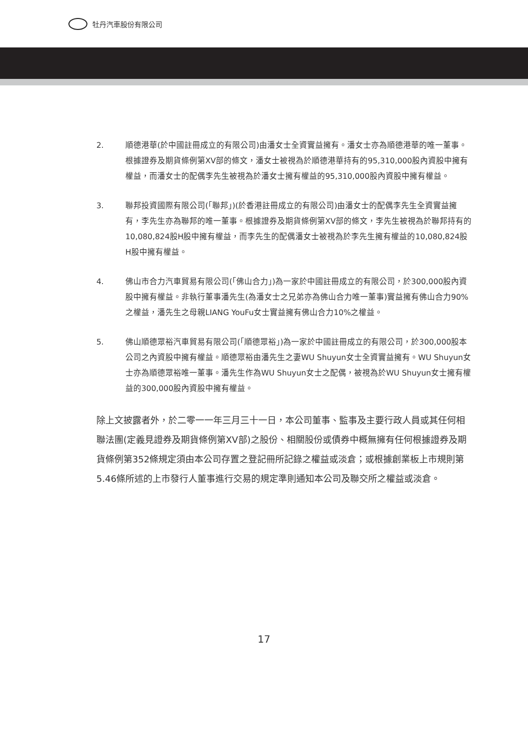牡丹汽車股份有限公司
2. 順德港華(於中國註冊成立的有限公司)由潘女士全資實益擁有。潘女士亦為順德港華的唯一董事。根據證券及期貨條例第XV部的條文，潘女士被視為於順德港華持有的95,310,000股內資股中擁有權益，而潘女士的配偶李先生被視為於潘女士擁有權益的95,310,000股內資股中擁有權益。
3. 聯邦投資國際有限公司(「聯邦」)(於香港註冊成立的有限公司)由潘女士的配偶李先生全資實益擁有，李先生亦為聯邦的唯一董事。根據證券及期貨條例第XV部的條文，李先生被視為於聯邦持有的10,080,824股H股中擁有權益，而李先生的配偶潘女士被視為於李先生擁有權益的10,080,824股H股中擁有權益。
4. 佛山市合力汽車貿易有限公司(「佛山合力」)為一家於中國註冊成立的有限公司，於300,000股內資股中擁有權益。非執行董事潘先生(為潘女士之兄弟亦為佛山合力唯一董事)實益擁有佛山合力90%之權益，潘先生之母親LIANG YouFu女士實益擁有佛山合力10%之權益。
5. 佛山順德眾裕汽車貿易有限公司(「順德眾裕」)為一家於中國註冊成立的有限公司，於300,000股本公司之內資股中擁有權益。順德眾裕由潘先生之妻WU Shuyun女士全資實益擁有。WU Shuyun女士亦為順德眾裕唯一董事。潘先生作為WU Shuyun女士之配偶，被視為於WU Shuyun女士擁有權益的300,000股內資股中擁有權益。
除上文披露者外，於二零一一年三月三十一日，本公司董事、監事及主要行政人員或其任何相聯法團(定義見證券及期貨條例第XV部)之股份、相關股份或債券中概無擁有任何根據證券及期貨條例第352條規定須由本公司存置之登記冊所記錄之權益或淡倉；或根據創業板上市規則第5.46條所述的上市發行人董事進行交易的規定準則通知本公司及聯交所之權益或淡倉。
17